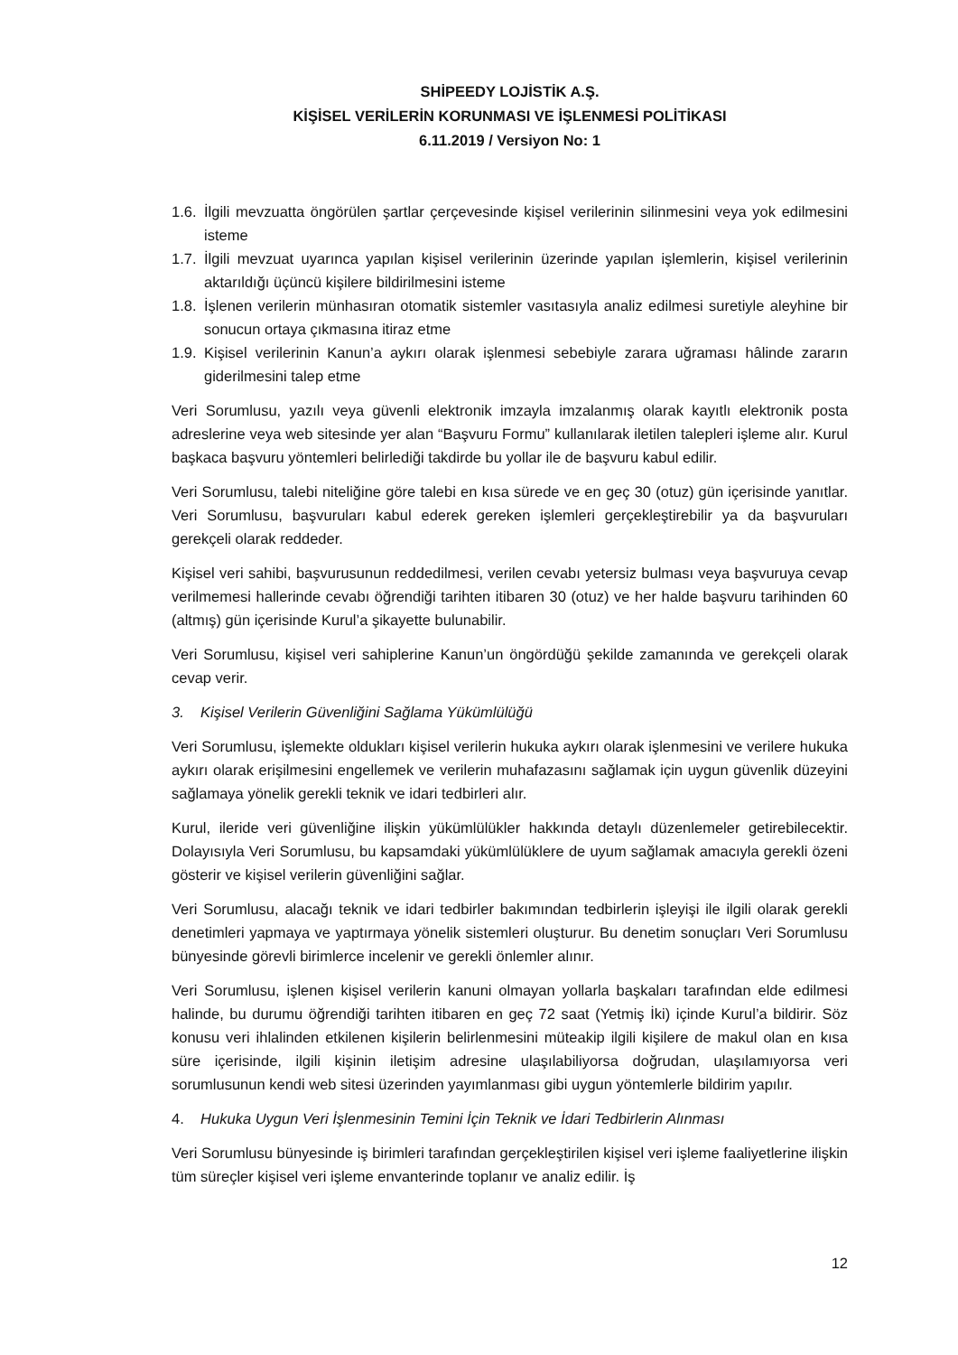SHİPEEDY LOJİSTİK A.Ş.
KİŞİSEL VERİLERİN KORUNMASI VE İŞLENMESİ POLİTİKASI
6.11.2019 / Versiyon No: 1
1.6. İlgili mevzuatta öngörülen şartlar çerçevesinde kişisel verilerinin silinmesini veya yok edilmesini isteme
1.7. İlgili mevzuat uyarınca yapılan kişisel verilerinin üzerinde yapılan işlemlerin, kişisel verilerinin aktarıldığı üçüncü kişilere bildirilmesini isteme
1.8. İşlenen verilerin münhasıran otomatik sistemler vasıtasıyla analiz edilmesi suretiyle aleyhine bir sonucun ortaya çıkmasına itiraz etme
1.9. Kişisel verilerinin Kanun’a aykırı olarak işlenmesi sebebiyle zarara uğraması hâlinde zararın giderilmesini talep etme
Veri Sorumlusu, yazılı veya güvenli elektronik imzayla imzalanmış olarak kayıtlı elektronik posta adreslerine veya web sitesinde yer alan “Başvuru Formu” kullanılarak iletilen talepleri işleme alır. Kurul başkaca başvuru yöntemleri belirlediği takdirde bu yollar ile de başvuru kabul edilir.
Veri Sorumlusu, talebi niteliğine göre talebi en kısa sürede ve en geç 30 (otuz) gün içerisinde yanıtlar. Veri Sorumlusu, başvuruları kabul ederek gereken işlemleri gerçekleştirebilir ya da başvuruları gerekçeli olarak reddeder.
Kişisel veri sahibi, başvurusunun reddedilmesi, verilen cevabı yetersiz bulması veya başvuruya cevap verilmemesi hallerinde cevabı öğrendiği tarihten itibaren 30 (otuz) ve her halde başvuru tarihinden 60 (altmış) gün içerisinde Kurul’a şikayette bulunabilir.
Veri Sorumlusu, kişisel veri sahiplerine Kanun’un öngördüğü şekilde zamanında ve gerekçeli olarak cevap verir.
3. Kişisel Verilerin Güvenliğini Sağlama Yükümlülüğü
Veri Sorumlusu, işlemekte oldukları kişisel verilerin hukuka aykırı olarak işlenmesini ve verilere hukuka aykırı olarak erişilmesini engellemek ve verilerin muhafazasını sağlamak için uygun güvenlik düzeyini sağlamaya yönelik gerekli teknik ve idari tedbirleri alır.
Kurul, ileride veri güvenliğine ilişkin yükümlülükler hakkında detaylı düzenlemeler getirebilecektir. Dolayısıyla Veri Sorumlusu, bu kapsamdaki yükümlülüklere de uyum sağlamak amacıyla gerekli özeni gösterir ve kişisel verilerin güvenliğini sağlar.
Veri Sorumlusu, alacağı teknik ve idari tedbirler bakımından tedbirlerin işleyişi ile ilgili olarak gerekli denetimleri yapmaya ve yaptırmaya yönelik sistemleri oluşturur. Bu denetim sonuçları Veri Sorumlusu bünyesinde görevli birimlerce incelenir ve gerekli önlemler alınır.
Veri Sorumlusu, işlenen kişisel verilerin kanuni olmayan yollarla başkaları tarafından elde edilmesi halinde, bu durumu öğrendiği tarihten itibaren en geç 72 saat (Yetmiş İki) içinde Kurul’a bildirir. Söz konusu veri ihlalinden etkilenen kişilerin belirlenmesini müteakip ilgili kişilere de makul olan en kısa süre içerisinde, ilgili kişinin iletişim adresine ulaşılabiliyorsa doğrudan, ulaşılamıyorsa veri sorumlusunun kendi web sitesi üzerinden yayımlanması gibi uygun yöntemlerle bildirim yapılır.
4. Hukuka Uygun Veri İşlenmesinin Temini İçin Teknik ve İdari Tedbirlerin Alınması
Veri Sorumlusu bünyesinde iş birimleri tarafından gerçekleştirilen kişisel veri işleme faaliyetlerine ilişkin tüm süreçler kişisel veri işleme envanterinde toplanır ve analiz edilir. İş
12